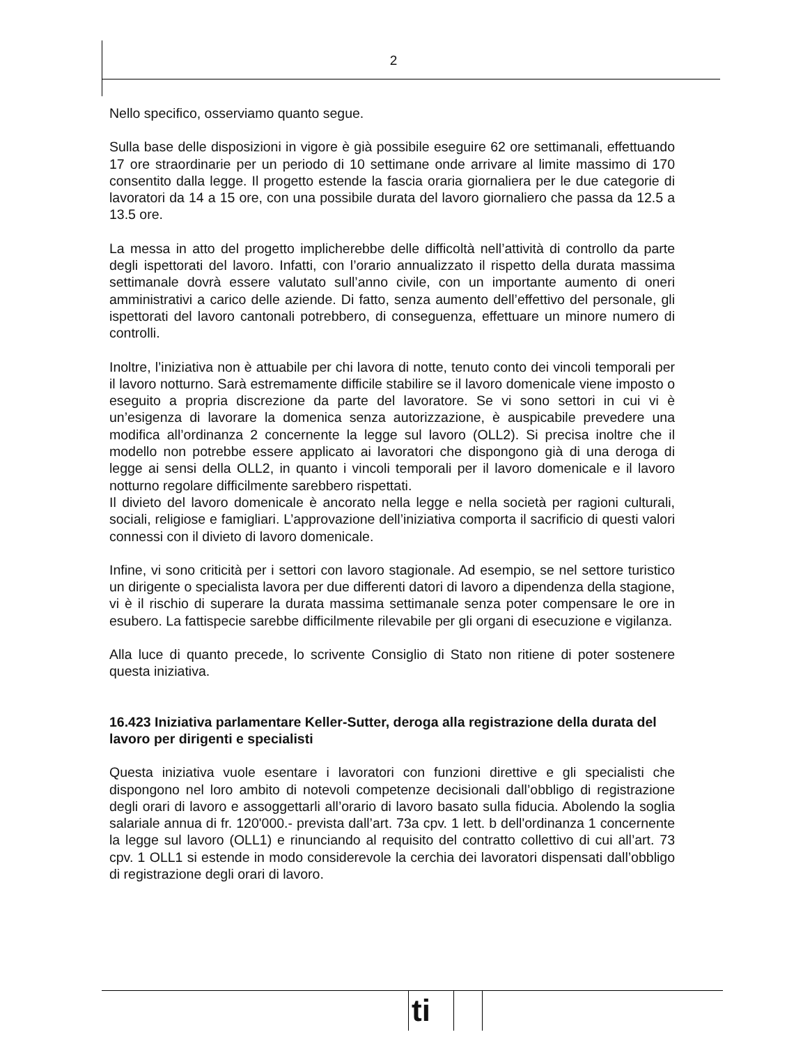2
Nello specifico, osserviamo quanto segue.
Sulla base delle disposizioni in vigore è già possibile eseguire 62 ore settimanali, effettuando 17 ore straordinarie per un periodo di 10 settimane onde arrivare al limite massimo di 170 consentito dalla legge. Il progetto estende la fascia oraria giornaliera per le due categorie di lavoratori da 14 a 15 ore, con una possibile durata del lavoro giornaliero che passa da 12.5 a 13.5 ore.
La messa in atto del progetto implicherebbe delle difficoltà nell’attività di controllo da parte degli ispettorati del lavoro. Infatti, con l’orario annualizzato il rispetto della durata massima settimanale dovrà essere valutato sull’anno civile, con un importante aumento di oneri amministrativi a carico delle aziende. Di fatto, senza aumento dell’effettivo del personale, gli ispettorati del lavoro cantonali potrebbero, di conseguenza, effettuare un minore numero di controlli.
Inoltre, l’iniziativa non è attuabile per chi lavora di notte, tenuto conto dei vincoli temporali per il lavoro notturno. Sarà estremamente difficile stabilire se il lavoro domenicale viene imposto o eseguito a propria discrezione da parte del lavoratore. Se vi sono settori in cui vi è un’esigenza di lavorare la domenica senza autorizzazione, è auspicabile prevedere una modifica all’ordinanza 2 concernente la legge sul lavoro (OLL2). Si precisa inoltre che il modello non potrebbe essere applicato ai lavoratori che dispongono già di una deroga di legge ai sensi della OLL2, in quanto i vincoli temporali per il lavoro domenicale e il lavoro notturno regolare difficilmente sarebbero rispettati.
Il divieto del lavoro domenicale è ancorato nella legge e nella società per ragioni culturali, sociali, religiose e famigliari. L’approvazione dell’iniziativa comporta il sacrificio di questi valori connessi con il divieto di lavoro domenicale.
Infine, vi sono criticità per i settori con lavoro stagionale. Ad esempio, se nel settore turistico un dirigente o specialista lavora per due differenti datori di lavoro a dipendenza della stagione, vi è il rischio di superare la durata massima settimanale senza poter compensare le ore in esubero. La fattispecie sarebbe difficilmente rilevabile per gli organi di esecuzione e vigilanza.
Alla luce di quanto precede, lo scrivente Consiglio di Stato non ritiene di poter sostenere questa iniziativa.
16.423 Iniziativa parlamentare Keller-Sutter, deroga alla registrazione della durata del lavoro per dirigenti e specialisti
Questa iniziativa vuole esentare i lavoratori con funzioni direttive e gli specialisti che dispongono nel loro ambito di notevoli competenze decisionali dall’obbligo di registrazione degli orari di lavoro e assoggettarli all’orario di lavoro basato sulla fiducia. Abolendo la soglia salariale annua di fr. 120'000.- prevista dall’art. 73a cpv. 1 lett. b dell'ordinanza 1 concernente la legge sul lavoro (OLL1) e rinunciando al requisito del contratto collettivo di cui all’art. 73 cpv. 1 OLL1 si estende in modo considerevole la cerchia dei lavoratori dispensati dall’obbligo di registrazione degli orari di lavoro.
ti